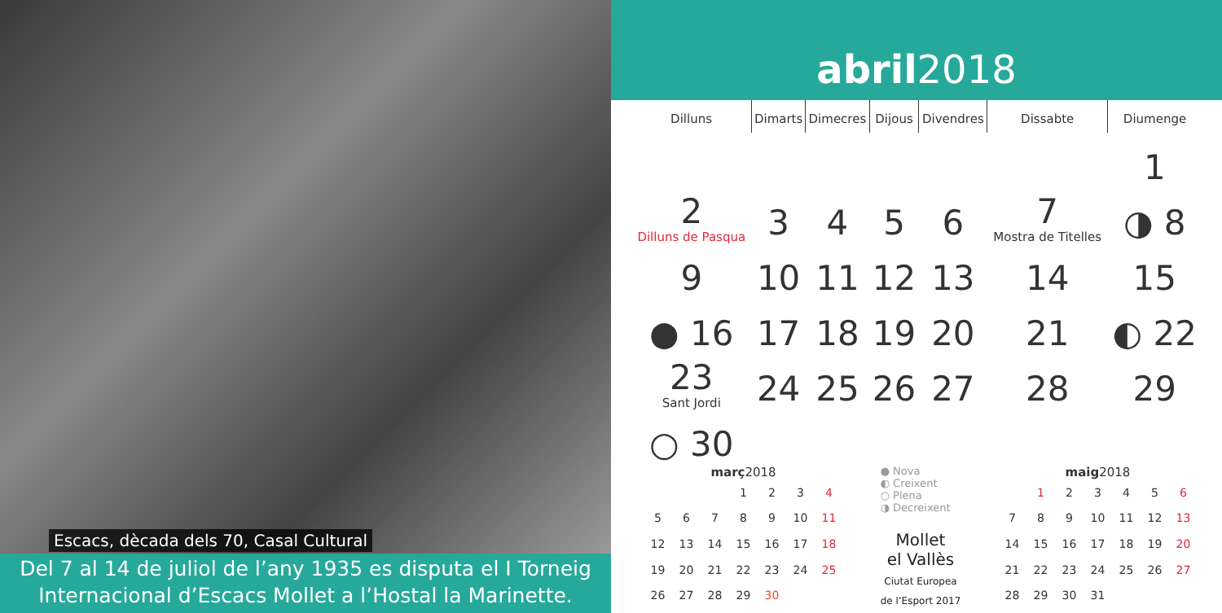Escacs, dècada dels 70, Casal Cultural
Del 7 al 14 de juliol de l’any 1935 es disputa el I Torneig Internacional d’Escacs Mollet a l’Hostal la Marinette.
abril 2018
| Dilluns | Dimarts | Dimecres | Dijous | Divendres | Dissabte | Diumenge |
| --- | --- | --- | --- | --- | --- | --- |
| | | | | | | 1 |
| 2 Dilluns de Pasqua | 3 | 4 | 5 | 6 | 7 Mostra de Titelles | ◑ 8 |
| 9 | 10 | 11 | 12 | 13 | 14 | 15 |
| ● 16 | 17 | 18 | 19 | 20 | 21 | ◐ 22 |
| 23 Sant Jordi | 24 | 25 | 26 | 27 | 28 | 29 |
| ○ 30 | | | | | | |
març 2018
| | | | 1 | 2 | 3 | 4 |
| 5 | 6 | 7 | 8 | 9 | 10 | 11 |
| 12 | 13 | 14 | 15 | 16 | 17 | 18 |
| 19 | 20 | 21 | 22 | 23 | 24 | 25 |
| 26 | 27 | 28 | 29 | 30 | | |
● Nova
◐ Creixent
○ Plena
◑ Decreixent
Mollet
el Vallès
Ciutat Europea
de l’Esport 2017
maig 2018
| | 1 | 2 | 3 | 4 | 5 | 6 |
| 7 | 8 | 9 | 10 | 11 | 12 | 13 |
| 14 | 15 | 16 | 17 | 18 | 19 | 20 |
| 21 | 22 | 23 | 24 | 25 | 26 | 27 |
| 28 | 29 | 30 | 31 | | | |